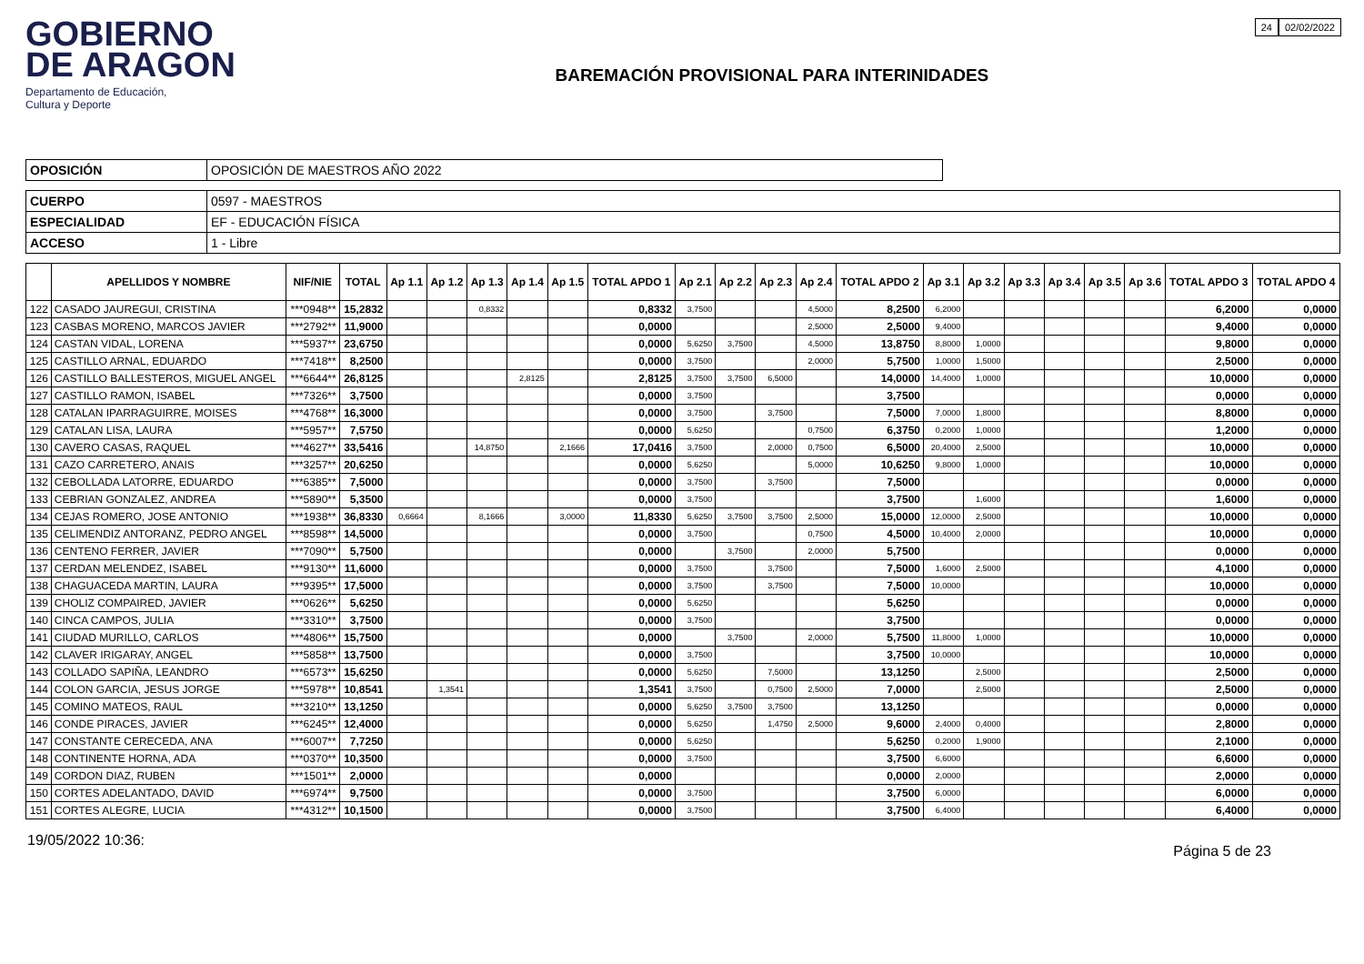GOBIERNO
DE ARAGON
Departamento de Educación,
Cultura y Deporte
BAREMACIÓN PROVISIONAL PARA INTERINIDADES
24 02/02/2022
| OPOSICIÓN | OPOSICIÓN DE MAESTROS AÑO 2022 |
| CUERPO | 0597 - MAESTROS |
| ESPECIALIDAD | EF - EDUCACIÓN FÍSICA |
| ACCESO | 1 - Libre |
| | APELLIDOS Y NOMBRE | NIF/NIE | TOTAL | Ap 1.1 | Ap 1.2 | Ap 1.3 | Ap 1.4 | Ap 1.5 | TOTAL APDO 1 | Ap 2.1 | Ap 2.2 | Ap 2.3 | Ap 2.4 | TOTAL APDO 2 | Ap 3.1 | Ap 3.2 | Ap 3.3 | Ap 3.4 | Ap 3.5 | Ap 3.6 | TOTAL APDO 3 | TOTAL APDO 4 |
| --- | --- | --- | --- | --- | --- | --- | --- | --- | --- | --- | --- | --- | --- | --- | --- | --- | --- | --- | --- | --- | --- | --- |
| 122 | CASADO JAUREGUI, CRISTINA | ***0948** | 15,2832 | | | 0,8332 | | | 0,8332 | 3,7500 | | | 4,5000 | 8,2500 | 6,2000 | | | | | | 6,2000 | 0,0000 |
| 123 | CASBAS MORENO, MARCOS JAVIER | ***2792** | 11,9000 | | | | | | 0,0000 | | | | 2,5000 | 2,5000 | 9,4000 | | | | | | 9,4000 | 0,0000 |
| 124 | CASTAN VIDAL, LORENA | ***5937** | 23,6750 | | | | | | 0,0000 | 5,6250 | 3,7500 | | 4,5000 | 13,8750 | 8,8000 | 1,0000 | | | | | 9,8000 | 0,0000 |
| 125 | CASTILLO ARNAL, EDUARDO | ***7418** | 8,2500 | | | | | | 0,0000 | 3,7500 | | | 2,0000 | 5,7500 | 1,0000 | 1,5000 | | | | | 2,5000 | 0,0000 |
| 126 | CASTILLO BALLESTEROS, MIGUEL ANGEL | ***6644** | 26,8125 | | | | 2,8125 | | 2,8125 | 3,7500 | 3,7500 | 6,5000 | | 14,0000 | 14,4000 | 1,0000 | | | | | 10,0000 | 0,0000 |
| 127 | CASTILLO RAMON, ISABEL | ***7326** | 3,7500 | | | | | | 0,0000 | 3,7500 | | | | 3,7500 | | | | | | | 0,0000 | 0,0000 |
| 128 | CATALAN IPARRAGUIRRE, MOISES | ***4768** | 16,3000 | | | | | | 0,0000 | 3,7500 | | 3,7500 | | 7,5000 | 7,0000 | 1,8000 | | | | | 8,8000 | 0,0000 |
| 129 | CATALAN LISA, LAURA | ***5957** | 7,5750 | | | | | | 0,0000 | 5,6250 | | | 0,7500 | 6,3750 | 0,2000 | 1,0000 | | | | | 1,2000 | 0,0000 |
| 130 | CAVERO CASAS, RAQUEL | ***4627** | 33,5416 | | | 14,8750 | | 2,1666 | 17,0416 | 3,7500 | | 2,0000 | 0,7500 | 6,5000 | 20,4000 | 2,5000 | | | | | 10,0000 | 0,0000 |
| 131 | CAZO CARRETERO, ANAIS | ***3257** | 20,6250 | | | | | | 0,0000 | 5,6250 | | | 5,0000 | 10,6250 | 9,8000 | 1,0000 | | | | | 10,0000 | 0,0000 |
| 132 | CEBOLLADA LATORRE, EDUARDO | ***6385** | 7,5000 | | | | | | 0,0000 | 3,7500 | | 3,7500 | | 7,5000 | | | | | | | 0,0000 | 0,0000 |
| 133 | CEBRIAN GONZALEZ, ANDREA | ***5890** | 5,3500 | | | | | | 0,0000 | 3,7500 | | | | 3,7500 | | 1,6000 | | | | | 1,6000 | 0,0000 |
| 134 | CEJAS ROMERO, JOSE ANTONIO | ***1938** | 36,8330 | 0,6664 | | 8,1666 | | 3,0000 | 11,8330 | 5,6250 | 3,7500 | 3,7500 | 2,5000 | 15,0000 | 12,0000 | 2,5000 | | | | | 10,0000 | 0,0000 |
| 135 | CELIMENDIZ ANTORANZ, PEDRO ANGEL | ***8598** | 14,5000 | | | | | | 0,0000 | 3,7500 | | | 0,7500 | 4,5000 | 10,4000 | 2,0000 | | | | | 10,0000 | 0,0000 |
| 136 | CENTENO FERRER, JAVIER | ***7090** | 5,7500 | | | | | | 0,0000 | | 3,7500 | | 2,0000 | 5,7500 | | | | | | | 0,0000 | 0,0000 |
| 137 | CERDAN MELENDEZ, ISABEL | ***9130** | 11,6000 | | | | | | 0,0000 | 3,7500 | | 3,7500 | | 7,5000 | 1,6000 | 2,5000 | | | | | 4,1000 | 0,0000 |
| 138 | CHAGUACEDA MARTIN, LAURA | ***9395** | 17,5000 | | | | | | 0,0000 | 3,7500 | | 3,7500 | | 7,5000 | 10,0000 | | | | | | 10,0000 | 0,0000 |
| 139 | CHOLIZ COMPAIRED, JAVIER | ***0626** | 5,6250 | | | | | | 0,0000 | 5,6250 | | | | 5,6250 | | | | | | | 0,0000 | 0,0000 |
| 140 | CINCA CAMPOS, JULIA | ***3310** | 3,7500 | | | | | | 0,0000 | 3,7500 | | | | 3,7500 | | | | | | | 0,0000 | 0,0000 |
| 141 | CIUDAD MURILLO, CARLOS | ***4806** | 15,7500 | | | | | | 0,0000 | | 3,7500 | | 2,0000 | 5,7500 | 11,8000 | 1,0000 | | | | | 10,0000 | 0,0000 |
| 142 | CLAVER IRIGARAY, ANGEL | ***5858** | 13,7500 | | | | | | 0,0000 | 3,7500 | | | | 3,7500 | 10,0000 | | | | | | 10,0000 | 0,0000 |
| 143 | COLLADO SAPIÑA, LEANDRO | ***6573** | 15,6250 | | | | | | 0,0000 | 5,6250 | | 7,5000 | | 13,1250 | | 2,5000 | | | | | 2,5000 | 0,0000 |
| 144 | COLON GARCIA, JESUS JORGE | ***5978** | 10,8541 | | 1,3541 | | | | 1,3541 | 3,7500 | | 0,7500 | 2,5000 | 7,0000 | | 2,5000 | | | | | 2,5000 | 0,0000 |
| 145 | COMINO MATEOS, RAUL | ***3210** | 13,1250 | | | | | | 0,0000 | 5,6250 | 3,7500 | 3,7500 | | 13,1250 | | | | | | | 0,0000 | 0,0000 |
| 146 | CONDE PIRACES, JAVIER | ***6245** | 12,4000 | | | | | | 0,0000 | 5,6250 | | 1,4750 | 2,5000 | 9,6000 | 2,4000 | 0,4000 | | | | | 2,8000 | 0,0000 |
| 147 | CONSTANTE CERECEDA, ANA | ***6007** | 7,7250 | | | | | | 0,0000 | 5,6250 | | | | 5,6250 | 0,2000 | 1,9000 | | | | | 2,1000 | 0,0000 |
| 148 | CONTINENTE HORNA, ADA | ***0370** | 10,3500 | | | | | | 0,0000 | 3,7500 | | | | 3,7500 | 6,6000 | | | | | | 6,6000 | 0,0000 |
| 149 | CORDON DIAZ, RUBEN | ***1501** | 2,0000 | | | | | | 0,0000 | | | | | 0,0000 | 2,0000 | | | | | | 2,0000 | 0,0000 |
| 150 | CORTES ADELANTADO, DAVID | ***6974** | 9,7500 | | | | | | 0,0000 | 3,7500 | | | | 3,7500 | 6,0000 | | | | | | 6,0000 | 0,0000 |
| 151 | CORTES ALEGRE, LUCIA | ***4312** | 10,1500 | | | | | | 0,0000 | 3,7500 | | | | 3,7500 | 6,4000 | | | | | | 6,4000 | 0,0000 |
19/05/2022 10:36: Página 5 de 23